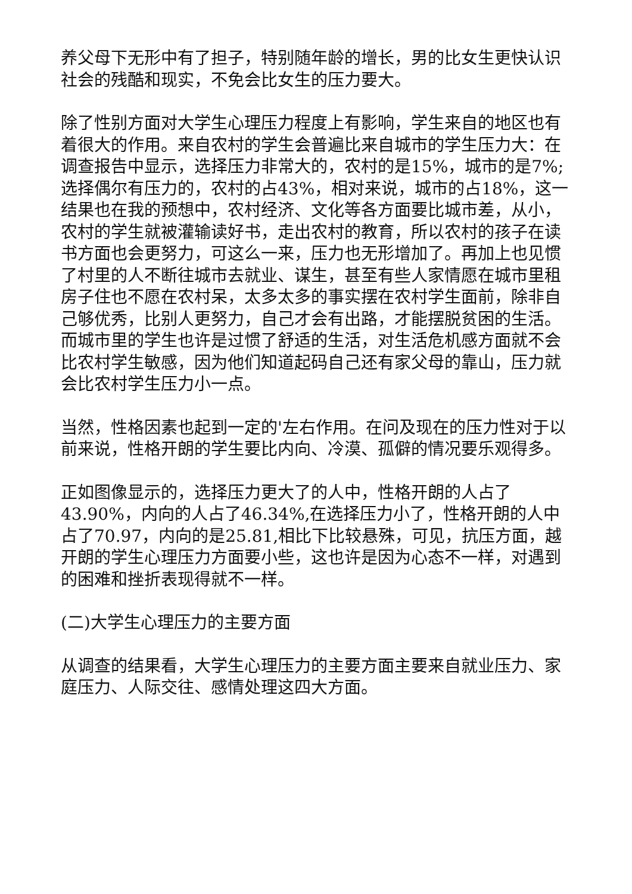养父母下无形中有了担子，特别随年龄的增长，男的比女生更快认识社会的残酷和现实，不免会比女生的压力要大。
除了性别方面对大学生心理压力程度上有影响，学生来自的地区也有着很大的作用。来自农村的学生会普遍比来自城市的学生压力大：在调查报告中显示，选择压力非常大的，农村的是15%，城市的是7%;选择偶尔有压力的，农村的占43%，相对来说，城市的占18%，这一结果也在我的预想中，农村经济、文化等各方面要比城市差，从小，农村的学生就被灌输读好书，走出农村的教育，所以农村的孩子在读书方面也会更努力，可这么一来，压力也无形增加了。再加上也见惯了村里的人不断往城市去就业、谋生，甚至有些人家情愿在城市里租房子住也不愿在农村呆，太多太多的事实摆在农村学生面前，除非自己够优秀，比别人更努力，自己才会有出路，才能摆脱贫困的生活。而城市里的学生也许是过惯了舒适的生活，对生活危机感方面就不会比农村学生敏感，因为他们知道起码自己还有家父母的靠山，压力就会比农村学生压力小一点。
当然，性格因素也起到一定的'左右作用。在问及现在的压力性对于以前来说，性格开朗的学生要比内向、冷漠、孤僻的情况要乐观得多。
正如图像显示的，选择压力更大了的人中，性格开朗的人占了43.90%，内向的人占了46.34%,在选择压力小了，性格开朗的人中占了70.97，内向的是25.81,相比下比较悬殊，可见，抗压方面，越开朗的学生心理压力方面要小些，这也许是因为心态不一样，对遇到的困难和挫折表现得就不一样。
(二)大学生心理压力的主要方面
从调查的结果看，大学生心理压力的主要方面主要来自就业压力、家庭压力、人际交往、感情处理这四大方面。